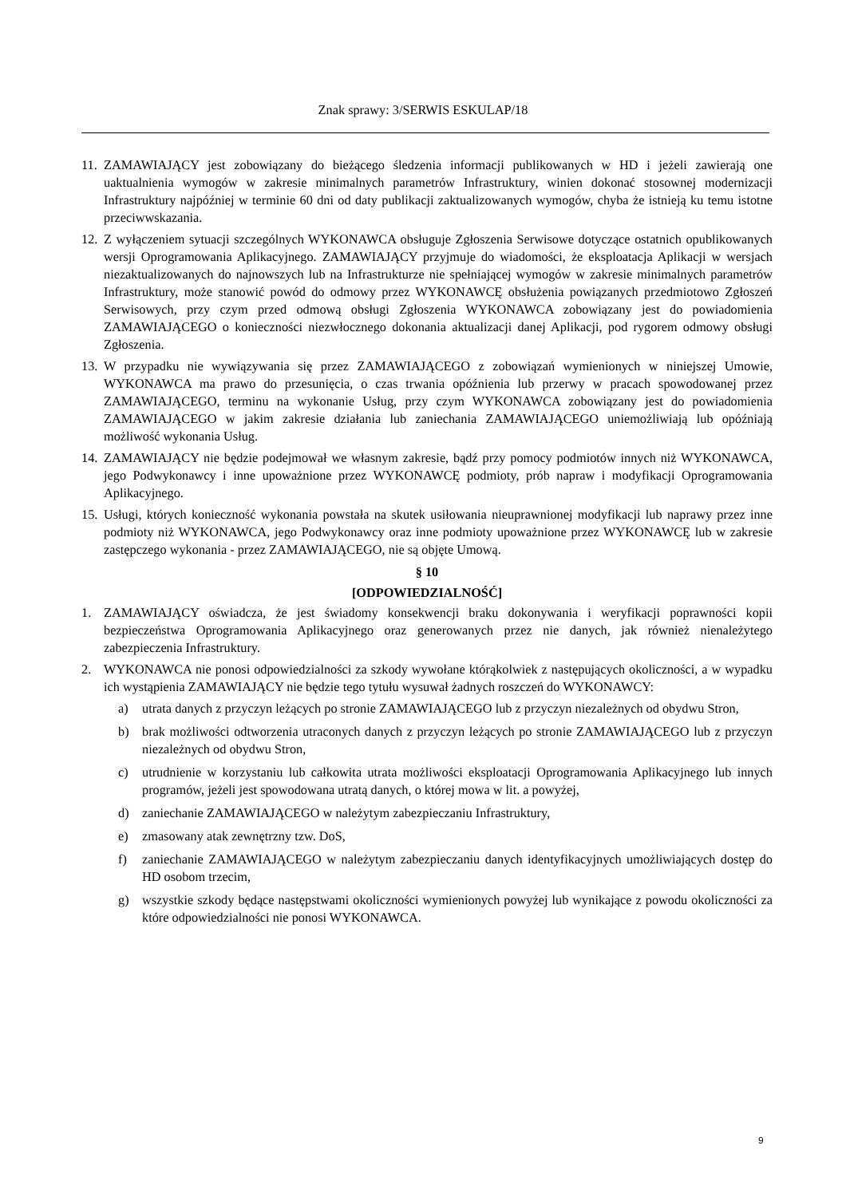Znak sprawy: 3/SERWIS ESKULAP/18
11. ZAMAWIAJĄCY jest zobowiązany do bieżącego śledzenia informacji publikowanych w HD i jeżeli zawierają one uaktualnienia wymogów w zakresie minimalnych parametrów Infrastruktury, winien dokonać stosownej modernizacji Infrastruktury najpóźniej w terminie 60 dni od daty publikacji zaktualizowanych wymogów, chyba że istnieją ku temu istotne przeciwwskazania.
12. Z wyłączeniem sytuacji szczególnych WYKONAWCA obsługuje Zgłoszenia Serwisowe dotyczące ostatnich opublikowanych wersji Oprogramowania Aplikacyjnego. ZAMAWIAJĄCY przyjmuje do wiadomości, że eksploatacja Aplikacji w wersjach niezaktualizowanych do najnowszych lub na Infrastrukturze nie spełniającej wymogów w zakresie minimalnych parametrów Infrastruktury, może stanowić powód do odmowy przez WYKONAWCĘ obsłużenia powiązanych przedmiotowo Zgłoszeń Serwisowych, przy czym przed odmową obsługi Zgłoszenia WYKONAWCA zobowiązany jest do powiadomienia ZAMAWIAJĄCEGO o konieczności niezwłocznego dokonania aktualizacji danej Aplikacji, pod rygorem odmowy obsługi Zgłoszenia.
13. W przypadku nie wywiązywania się przez ZAMAWIAJĄCEGO z zobowiązań wymienionych w niniejszej Umowie, WYKONAWCA ma prawo do przesunięcia, o czas trwania opóźnienia lub przerwy w pracach spowodowanej przez ZAMAWIAJĄCEGO, terminu na wykonanie Usług, przy czym WYKONAWCA zobowiązany jest do powiadomienia ZAMAWIAJĄCEGO w jakim zakresie działania lub zaniechania ZAMAWIAJĄCEGO uniemożliwiają lub opóźniają możliwość wykonania Usług.
14. ZAMAWIAJĄCY nie będzie podejmował we własnym zakresie, bądź przy pomocy podmiotów innych niż WYKONAWCA, jego Podwykonawcy i inne upoważnione przez WYKONAWCĘ podmioty, prób napraw i modyfikacji Oprogramowania Aplikacyjnego.
15. Usługi, których konieczność wykonania powstała na skutek usiłowania nieuprawnionej modyfikacji lub naprawy przez inne podmioty niż WYKONAWCA, jego Podwykonawcy oraz inne podmioty upoważnione przez WYKONAWCĘ lub w zakresie zastępczego wykonania - przez ZAMAWIAJĄCEGO, nie są objęte Umową.
§ 10
[ODPOWIEDZIALNOŚĆ]
1. ZAMAWIAJĄCY oświadcza, że jest świadomy konsekwencji braku dokonywania i weryfikacji poprawności kopii bezpieczeństwa Oprogramowania Aplikacyjnego oraz generowanych przez nie danych, jak również nienależytego zabezpieczenia Infrastruktury.
2. WYKONAWCA nie ponosi odpowiedzialności za szkody wywołane którąkolwiek z następujących okoliczności, a w wypadku ich wystąpienia ZAMAWIAJĄCY nie będzie tego tytułu wysuwał żadnych roszczeń do WYKONAWCY:
a) utrata danych z przyczyn leżących po stronie ZAMAWIAJĄCEGO lub z przyczyn niezależnych od obydwu Stron,
b) brak możliwości odtworzenia utraconych danych z przyczyn leżących po stronie ZAMAWIAJĄCEGO lub z przyczyn niezależnych od obydwu Stron,
c) utrudnienie w korzystaniu lub całkowita utrata możliwości eksploatacji Oprogramowania Aplikacyjnego lub innych programów, jeżeli jest spowodowana utratą danych, o której mowa w lit. a powyżej,
d) zaniechanie ZAMAWIAJĄCEGO w należytym zabezpieczaniu Infrastruktury,
e) zmasowany atak zewnętrzny tzw. DoS,
f) zaniechanie ZAMAWIAJĄCEGO w należytym zabezpieczaniu danych identyfikacyjnych umożliwiających dostęp do HD osobom trzecim,
g) wszystkie szkody będące następstwami okoliczności wymienionych powyżej lub wynikające z powodu okoliczności za które odpowiedzialności nie ponosi WYKONAWCA.
9